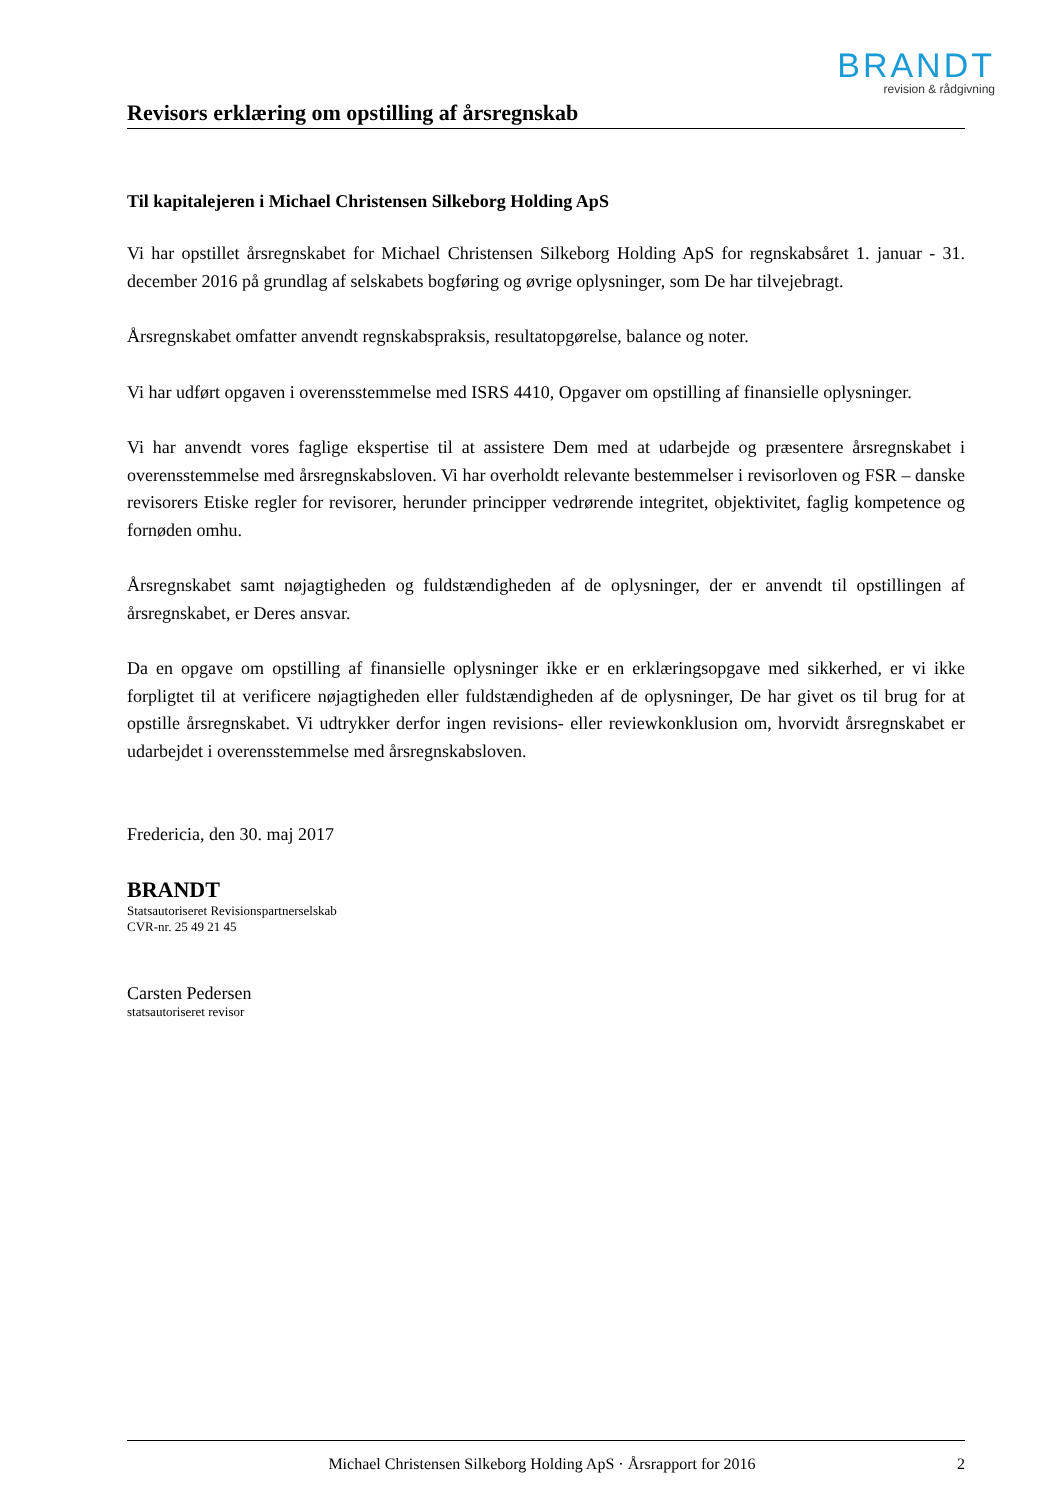BRANDT
revision & rådgivning
Revisors erklæring om opstilling af årsregnskab
Til kapitalejeren i Michael Christensen Silkeborg Holding ApS
Vi har opstillet årsregnskabet for Michael Christensen Silkeborg Holding ApS for regnskabsåret 1. januar - 31. december 2016 på grundlag af selskabets bogføring og øvrige oplysninger, som De har tilvejebragt.
Årsregnskabet omfatter anvendt regnskabspraksis, resultatopgørelse, balance og noter.
Vi har udført opgaven i overensstemmelse med ISRS 4410, Opgaver om opstilling af finansielle oplysninger.
Vi har anvendt vores faglige ekspertise til at assistere Dem med at udarbejde og præsentere årsregnskabet i overensstemmelse med årsregnskabsloven. Vi har overholdt relevante bestemmelser i revisorloven og FSR – danske revisorers Etiske regler for revisorer, herunder principper vedrørende integritet, objektivitet, faglig kompetence og fornøden omhu.
Årsregnskabet samt nøjagtigheden og fuldstændigheden af de oplysninger, der er anvendt til opstillingen af årsregnskabet, er Deres ansvar.
Da en opgave om opstilling af finansielle oplysninger ikke er en erklæringsopgave med sikkerhed, er vi ikke forpligtet til at verificere nøjagtigheden eller fuldstændigheden af de oplysninger, De har givet os til brug for at opstille årsregnskabet. Vi udtrykker derfor ingen revisions- eller reviewkonklusion om, hvorvidt årsregnskabet er udarbejdet i overensstemmelse med årsregnskabsloven.
Fredericia, den 30. maj 2017
BRANDT
Statsautoriseret Revisionspartnerselskab
CVR-nr. 25 49 21 45
Carsten Pedersen
statsautoriseret revisor
Michael Christensen Silkeborg Holding ApS · Årsrapport for 2016 2